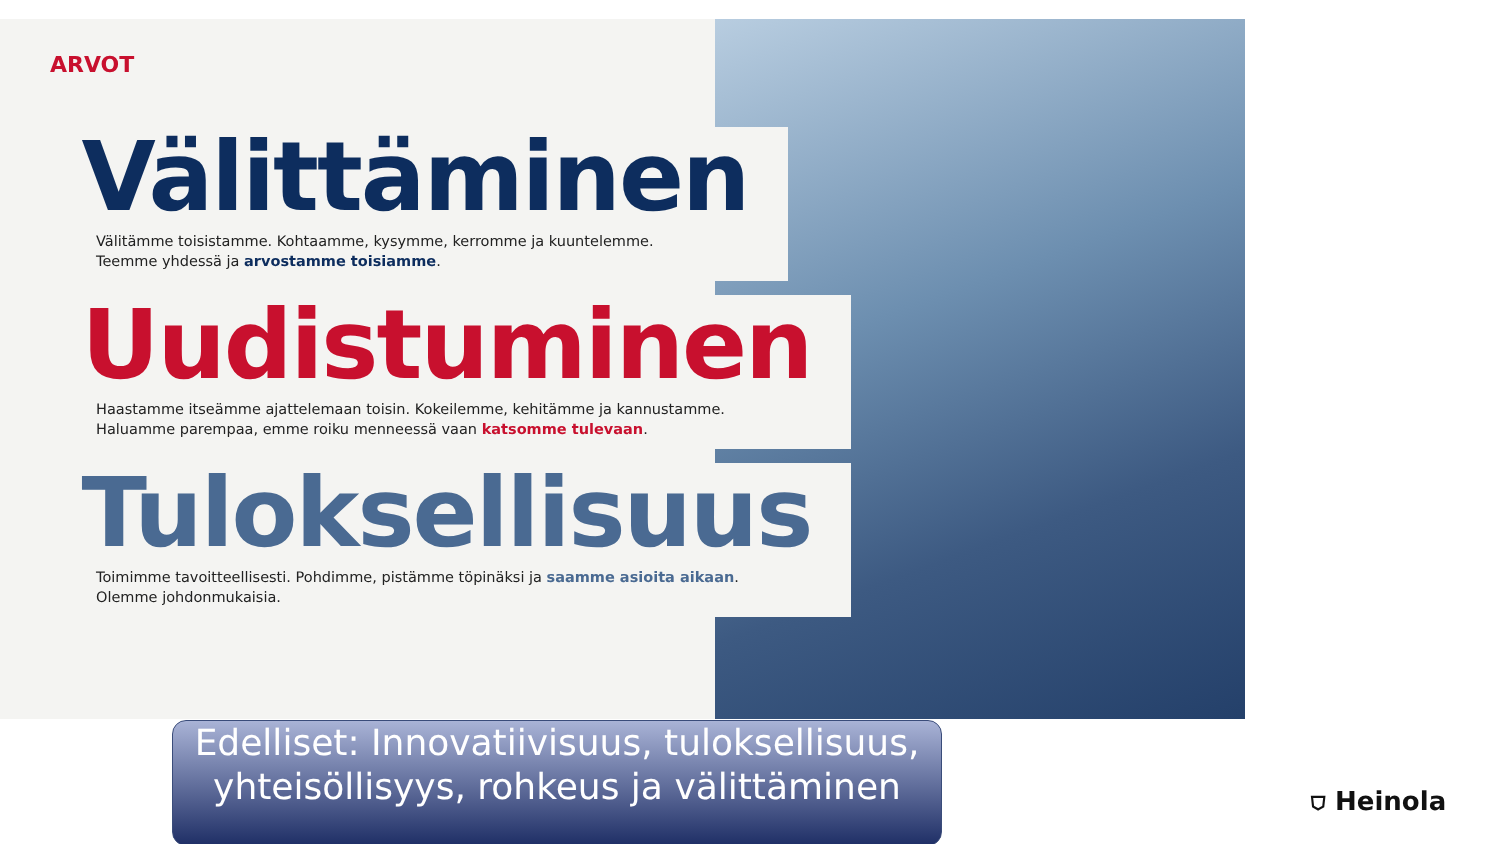ARVOT
Välittäminen
Välitämme toisistamme. Kohtaamme, kysymme, kerromme ja kuuntelemme.
Teemme yhdessä ja arvostamme toisiamme.
Uudistuminen
Haastamme itseämme ajattelemaan toisin. Kokeilemme, kehitämme ja kannustamme.
Haluamme parempaa, emme roiku menneessä vaan katsomme tulevaan.
Tuloksellisuus
Toimimme tavoitteellisesti. Pohdimme, pistämme töpinäksi ja saamme asioita aikaan.
Olemme johdonmukaisia.
Edelliset: Innovatiivisuus, tuloksellisuus, yhteisöllisyys, rohkeus ja välittäminen
⛉ Heinola